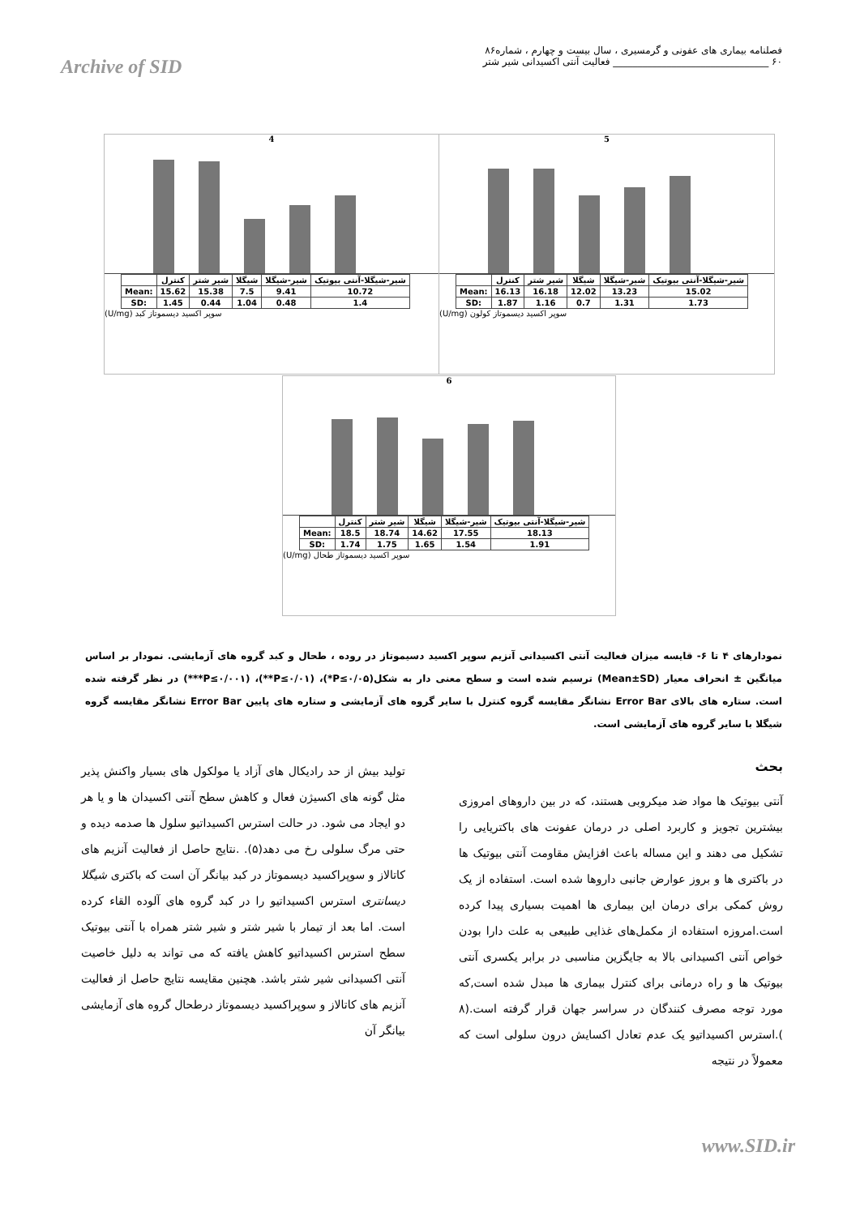فصلنامه بیماری های عفونی و گرمسیری ، سال بیست و چهارم ، شماره۸۶
Archive of SID ۶۰ ________________________________ فعالیت آنتی اکسیدانی شیر شتر
4
| | کنترل | شیر شتر | شیگلا | شیر-شیگلا | شیر-شیگلا-آنتی بیوتیک |
| Mean: | 15.62 | 15.38 | 7.5 | 9.41 | 10.72 |
| SD: | 1.45 | 0.44 | 1.04 | 0.48 | 1.4 |
(U/mg) سوپر اکسید دیسموتاز کبد
5
| | کنترل | شیر شتر | شیگلا | شیر-شیگلا | شیر-شیگلا-آنتی بیوتیک |
| Mean: | 16.13 | 16.18 | 12.02 | 13.23 | 15.02 |
| SD: | 1.87 | 1.16 | 0.7 | 1.31 | 1.73 |
(U/mg) سوپر اکسید دیسموتاز کولون
6
| | کنترل | شیر شتر | شیگلا | شیر-شیگلا | شیر-شیگلا-آنتی بیوتیک |
| Mean: | 18.5 | 18.74 | 14.62 | 17.55 | 18.13 |
| SD: | 1.74 | 1.75 | 1.65 | 1.54 | 1.91 |
(U/mg) سوپر اکسید دیسموتاز طحال
نمودارهای ۴ تا ۶- قایسه میزان فعالیت آنتی اکسیدانی آنزیم سوپر اکسید دسیموتاز در روده ، طحال و کبد گروه های آزمایشی. نمودار بر اساس میانگین ± انحراف معیار (Mean±SD) ترسیم شده است و سطح معنی دار به شکل(P≤۰/۰۵*)، (P≤۰/۰۱**)، (P≤۰/۰۰۱***) در نظر گرفته شده است. ستاره های بالای Error Bar نشانگر مقایسه گروه کنترل با سایر گروه های آزمایشی و ستاره های پایین Error Bar نشانگر مقایسه گروه شیگلا با سایر گروه های آزمایشی است.
بحث
آنتی بیوتیک ها مواد ضد میکروبی هستند، که در بین داروهای امروزی بیشترین تجویز و کاربرد اصلی در درمان عفونت های باکتریایی را تشکیل می دهند و این مساله باعث افزایش مقاومت آنتی بیوتیک ها در باکتری ها و بروز عوارض جانبی داروها شده است. استفاده از یک روش کمکی برای درمان این بیماری ها اهمیت بسیاری پیدا کرده است.امروزه استفاده از مکمل‌های غذایی طبیعی به علت دارا بودن خواص آنتی اکسیدانی بالا به جایگزین مناسبی در برابر یکسری آنتی بیوتیک ها و راه درمانی برای کنترل بیماری ها مبدل شده است,که مورد توجه مصرف کنندگان در سراسر جهان قرار گرفته است.(۸ ).استرس اکسیداتیو یک عدم تعادل اکسایش درون سلولی است که معمولاً در نتیجه
تولید بیش از حد رادیکال های آزاد یا مولکول های بسیار واکنش پذیر مثل گونه های اکسیژن فعال و کاهش سطح آنتی اکسیدان ها و یا هر دو ایجاد می شود. در حالت استرس اکسیداتیو سلول ها صدمه دیده و حتی مرگ سلولی رخ می دهد(۵). .نتایج حاصل از فعالیت آنزیم های کاتالاز و سوپراکسید دیسموتاز در کبد بیانگر آن است که باکتری شیگلا دیسانتری استرس اکسیداتیو را در کبد گروه های آلوده القاء کرده است. اما بعد از تیمار با شیر شتر و شیر شتر همراه با آنتی بیوتیک سطح استرس اکسیداتیو کاهش یافته که می تواند به دلیل خاصیت آنتی اکسیدانی شیر شتر باشد. هچنین مقایسه نتایج حاصل از فعالیت آنزیم های کاتالاز و سوپراکسید دیسموتاز درطحال گروه های آزمایشی بیانگر آن
www.SID.ir